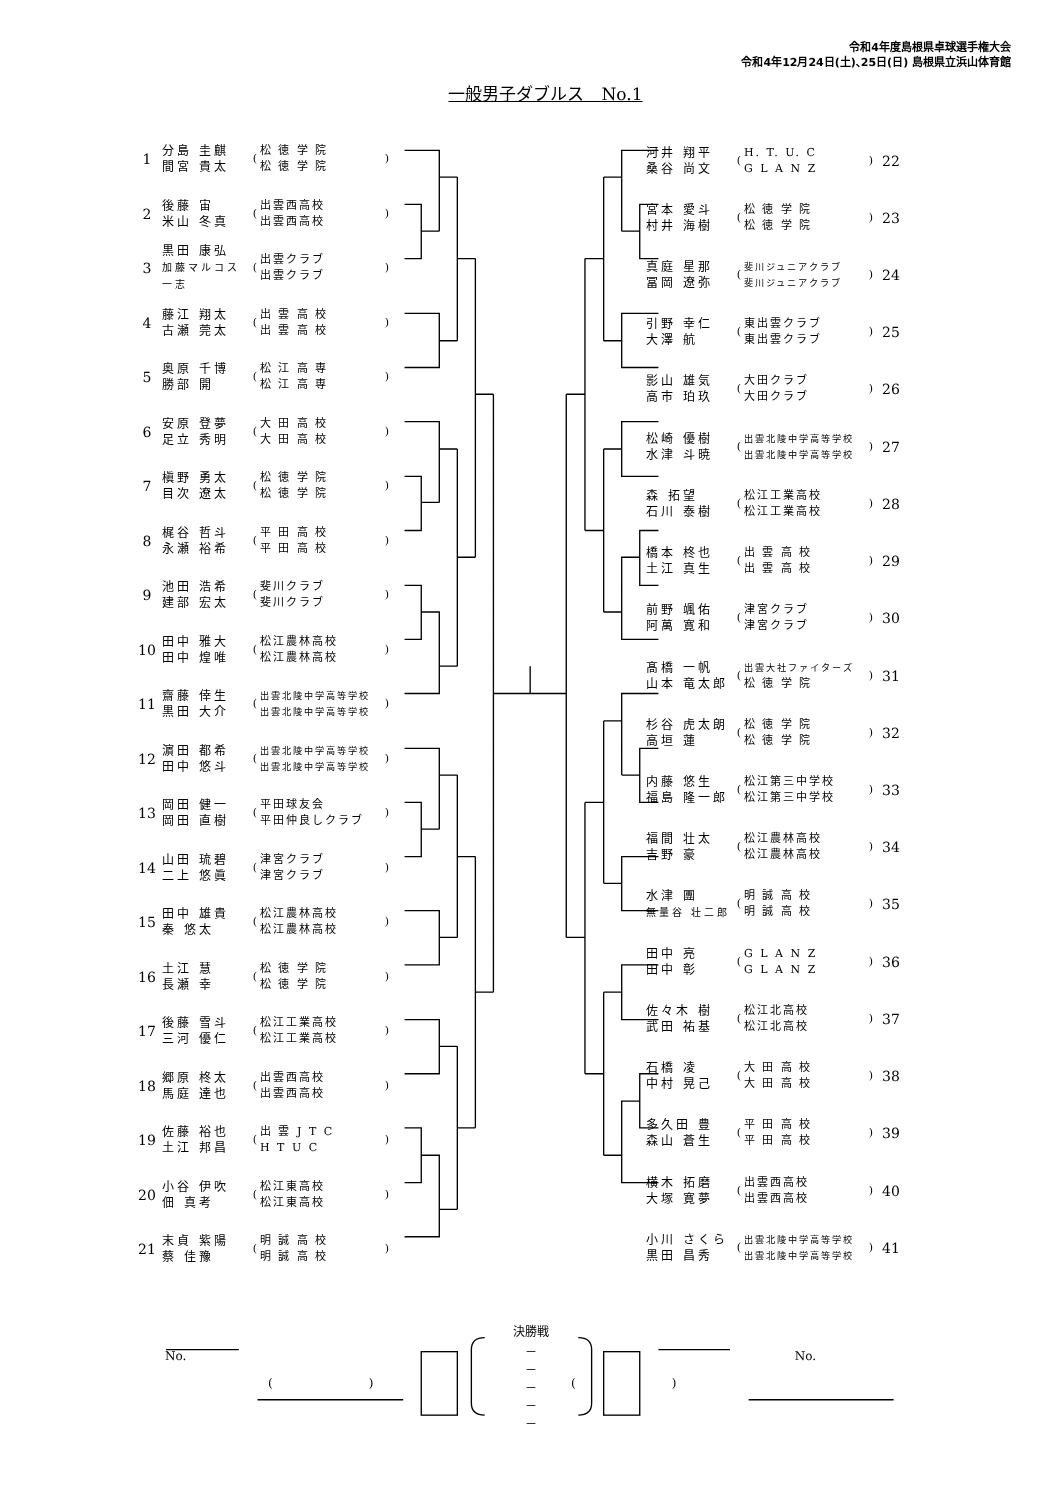令和4年度島根県卓球選手権大会
令和4年12月24日(土)､25日(日) 島根県立浜山体育館
一般男子ダブルス　No.1
| 1 | 分島 圭麒 間宮 貴太 | ( | 松 徳 学 院 松 徳 学 院 | ) |
| 2 | 後藤 宙 米山 冬真 | ( | 出雲西高校 出雲西高校 | ) |
| 3 | 黒田 康弘 加藤マルコス一志 | ( | 出雲クラブ 出雲クラブ | ) |
| 4 | 藤江 翔太 古瀬 莞太 | ( | 出 雲 高 校 出 雲 高 校 | ) |
| 5 | 奥原 千博 勝部 開 | ( | 松 江 高 専 松 江 高 専 | ) |
| 6 | 安原 登夢 足立 秀明 | ( | 大 田 高 校 大 田 高 校 | ) |
| 7 | 槇野 勇太 目次 遼太 | ( | 松 徳 学 院 松 徳 学 院 | ) |
| 8 | 梶谷 哲斗 永瀬 裕希 | ( | 平 田 高 校 平 田 高 校 | ) |
| 9 | 池田 浩希 建部 宏太 | ( | 斐川クラブ 斐川クラブ | ) |
| 10 | 田中 雅大 田中 煌唯 | ( | 松江農林高校 松江農林高校 | ) |
| 11 | 齋藤 倖生 黒田 大介 | ( | 出雲北陵中学高等学校 出雲北陵中学高等学校 | ) |
| 12 | 濵田 都希 田中 悠斗 | ( | 出雲北陵中学高等学校 出雲北陵中学高等学校 | ) |
| 13 | 岡田 健一 岡田 直樹 | ( | 平田球友会 平田仲良しクラブ | ) |
| 14 | 山田 琉碧 二上 悠眞 | ( | 津宮クラブ 津宮クラブ | ) |
| 15 | 田中 雄貴 秦 悠太 | ( | 松江農林高校 松江農林高校 | ) |
| 16 | 土江 慧 長瀬 幸 | ( | 松 徳 学 院 松 徳 学 院 | ) |
| 17 | 後藤 雪斗 三河 優仁 | ( | 松江工業高校 松江工業高校 | ) |
| 18 | 郷原 柊太 馬庭 達也 | ( | 出雲西高校 出雲西高校 | ) |
| 19 | 佐藤 裕也 土江 邦昌 | ( | 出 雲 J T C H T U C | ) |
| 20 | 小谷 伊吹 佃 真考 | ( | 松江東高校 松江東高校 | ) |
| 21 | 末貞 紫陽 蔡 佳豫 | ( | 明 誠 高 校 明 誠 高 校 | ) |
| 河井 翔平 桑谷 尚文 | ( | H. T. U. C G L A N Z | ) | 22 |
| 宮本 愛斗 村井 海樹 | ( | 松 徳 学 院 松 徳 学 院 | ) | 23 |
| 真庭 星那 冨岡 遼弥 | ( | 斐川ジュニアクラブ 斐川ジュニアクラブ | ) | 24 |
| 引野 幸仁 大澤 航 | ( | 東出雲クラブ 東出雲クラブ | ) | 25 |
| 影山 雄気 高市 珀玖 | ( | 大田クラブ 大田クラブ | ) | 26 |
| 松崎 優樹 水津 斗暁 | ( | 出雲北陵中学高等学校 出雲北陵中学高等学校 | ) | 27 |
| 森 拓望 石川 泰樹 | ( | 松江工業高校 松江工業高校 | ) | 28 |
| 橋本 柊也 土江 真生 | ( | 出 雲 高 校 出 雲 高 校 | ) | 29 |
| 前野 颯佑 阿萬 寛和 | ( | 津宮クラブ 津宮クラブ | ) | 30 |
| 髙橋 一帆 山本 竜太郎 | ( | 出雲大社ファイターズ 松 徳 学 院 | ) | 31 |
| 杉谷 虎太朗 高垣 蓮 | ( | 松 徳 学 院 松 徳 学 院 | ) | 32 |
| 内藤 悠生 福島 隆一郎 | ( | 松江第三中学校 松江第三中学校 | ) | 33 |
| 福間 壮太 吉野 豪 | ( | 松江農林高校 松江農林高校 | ) | 34 |
| 水津 團 無量谷 壮二郎 | ( | 明 誠 高 校 明 誠 高 校 | ) | 35 |
| 田中 亮 田中 彰 | ( | G L A N Z G L A N Z | ) | 36 |
| 佐々木 樹 武田 祐基 | ( | 松江北高校 松江北高校 | ) | 37 |
| 石橋 凌 中村 晃己 | ( | 大 田 高 校 大 田 高 校 | ) | 38 |
| 多久田 豊 森山 蒼生 | ( | 平 田 高 校 平 田 高 校 | ) | 39 |
| 横木 拓磨 大塚 寛夢 | ( | 出雲西高校 出雲西高校 | ) | 40 |
| 小川 さくら 黒田 昌秀 | ( | 出雲北陵中学高等学校 出雲北陵中学高等学校 | ) | 41 |
決勝戦
No. No.
－
－
－
－
－
(　　　　　　　　) (　　　　　　　　)